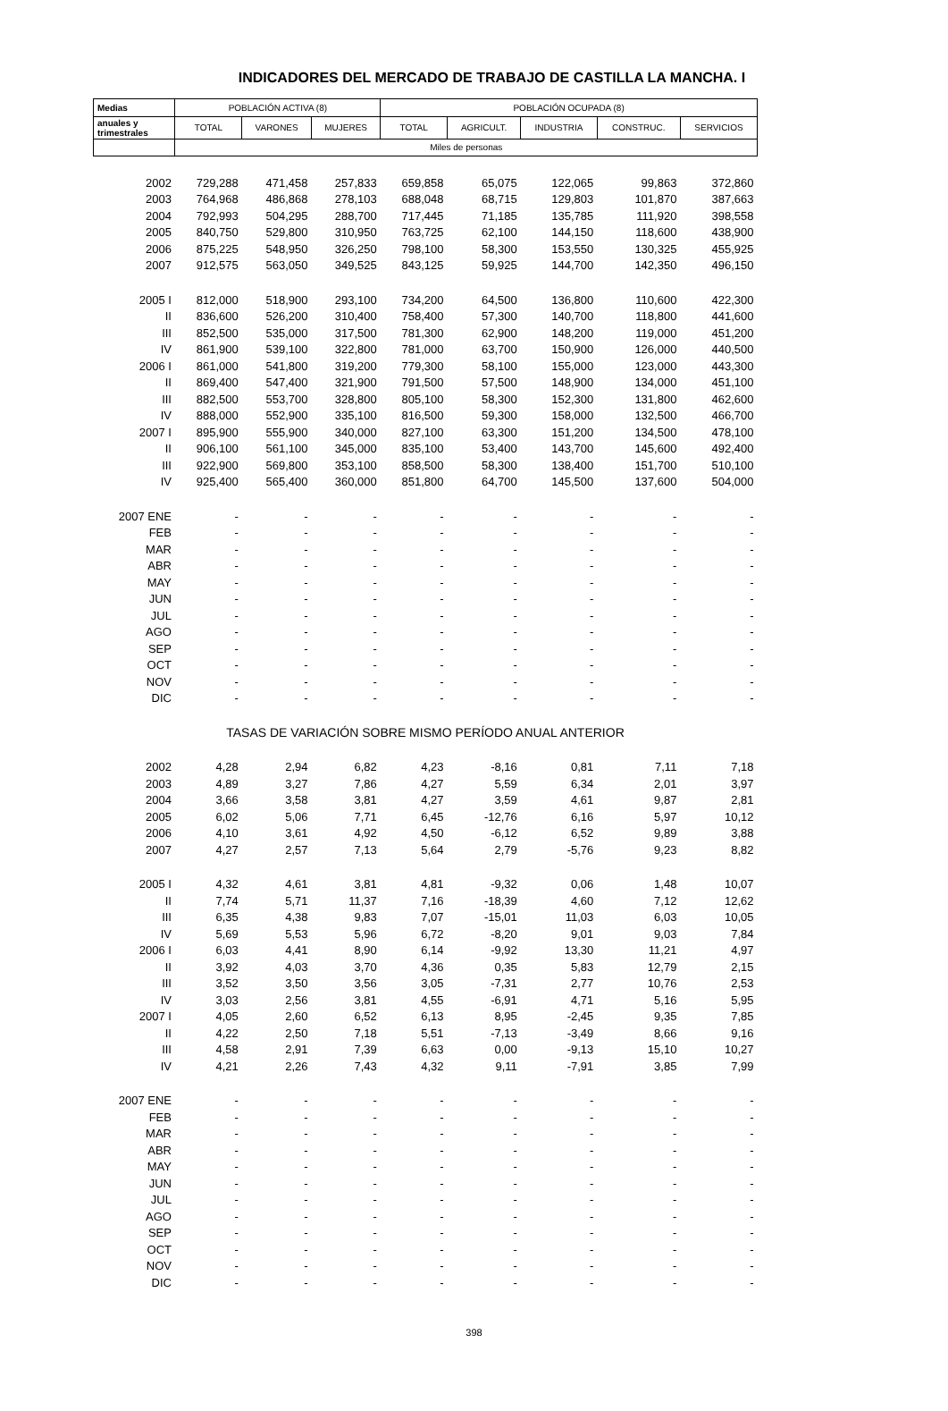INDICADORES DEL MERCADO DE TRABAJO DE CASTILLA LA MANCHA. I
| Medias | POBLACIÓN ACTIVA (8) | | | POBLACIÓN OCUPADA (8) | | | | |
| anuales y trimestrales | TOTAL | VARONES | MUJERES | TOTAL | AGRICULT. | INDUSTRIA | CONSTRUC. | SERVICIOS |
| | Miles de personas | | | | | | | |
| 2002 | 729,288 | 471,458 | 257,833 | 659,858 | 65,075 | 122,065 | 99,863 | 372,860 |
| 2003 | 764,968 | 486,868 | 278,103 | 688,048 | 68,715 | 129,803 | 101,870 | 387,663 |
| 2004 | 792,993 | 504,295 | 288,700 | 717,445 | 71,185 | 135,785 | 111,920 | 398,558 |
| 2005 | 840,750 | 529,800 | 310,950 | 763,725 | 62,100 | 144,150 | 118,600 | 438,900 |
| 2006 | 875,225 | 548,950 | 326,250 | 798,100 | 58,300 | 153,550 | 130,325 | 455,925 |
| 2007 | 912,575 | 563,050 | 349,525 | 843,125 | 59,925 | 144,700 | 142,350 | 496,150 |
| 2005 I | 812,000 | 518,900 | 293,100 | 734,200 | 64,500 | 136,800 | 110,600 | 422,300 |
| II | 836,600 | 526,200 | 310,400 | 758,400 | 57,300 | 140,700 | 118,800 | 441,600 |
| III | 852,500 | 535,000 | 317,500 | 781,300 | 62,900 | 148,200 | 119,000 | 451,200 |
| IV | 861,900 | 539,100 | 322,800 | 781,000 | 63,700 | 150,900 | 126,000 | 440,500 |
| 2006 I | 861,000 | 541,800 | 319,200 | 779,300 | 58,100 | 155,000 | 123,000 | 443,300 |
| II | 869,400 | 547,400 | 321,900 | 791,500 | 57,500 | 148,900 | 134,000 | 451,100 |
| III | 882,500 | 553,700 | 328,800 | 805,100 | 58,300 | 152,300 | 131,800 | 462,600 |
| IV | 888,000 | 552,900 | 335,100 | 816,500 | 59,300 | 158,000 | 132,500 | 466,700 |
| 2007 I | 895,900 | 555,900 | 340,000 | 827,100 | 63,300 | 151,200 | 134,500 | 478,100 |
| II | 906,100 | 561,100 | 345,000 | 835,100 | 53,400 | 143,700 | 145,600 | 492,400 |
| III | 922,900 | 569,800 | 353,100 | 858,500 | 58,300 | 138,400 | 151,700 | 510,100 |
| IV | 925,400 | 565,400 | 360,000 | 851,800 | 64,700 | 145,500 | 137,600 | 504,000 |
| 2007 ENE | - | - | - | - | - | - | - | - |
| FEB | - | - | - | - | - | - | - | - |
| MAR | - | - | - | - | - | - | - | - |
| ABR | - | - | - | - | - | - | - | - |
| MAY | - | - | - | - | - | - | - | - |
| JUN | - | - | - | - | - | - | - | - |
| JUL | - | - | - | - | - | - | - | - |
| AGO | - | - | - | - | - | - | - | - |
| SEP | - | - | - | - | - | - | - | - |
| OCT | - | - | - | - | - | - | - | - |
| NOV | - | - | - | - | - | - | - | - |
| DIC | - | - | - | - | - | - | - | - |
| TASAS DE VARIACIÓN SOBRE MISMO PERÍODO ANUAL ANTERIOR | | | | | | | | |
| 2002 | 4,28 | 2,94 | 6,82 | 4,23 | -8,16 | 0,81 | 7,11 | 7,18 |
| 2003 | 4,89 | 3,27 | 7,86 | 4,27 | 5,59 | 6,34 | 2,01 | 3,97 |
| 2004 | 3,66 | 3,58 | 3,81 | 4,27 | 3,59 | 4,61 | 9,87 | 2,81 |
| 2005 | 6,02 | 5,06 | 7,71 | 6,45 | -12,76 | 6,16 | 5,97 | 10,12 |
| 2006 | 4,10 | 3,61 | 4,92 | 4,50 | -6,12 | 6,52 | 9,89 | 3,88 |
| 2007 | 4,27 | 2,57 | 7,13 | 5,64 | 2,79 | -5,76 | 9,23 | 8,82 |
| 2005 I | 4,32 | 4,61 | 3,81 | 4,81 | -9,32 | 0,06 | 1,48 | 10,07 |
| II | 7,74 | 5,71 | 11,37 | 7,16 | -18,39 | 4,60 | 7,12 | 12,62 |
| III | 6,35 | 4,38 | 9,83 | 7,07 | -15,01 | 11,03 | 6,03 | 10,05 |
| IV | 5,69 | 5,53 | 5,96 | 6,72 | -8,20 | 9,01 | 9,03 | 7,84 |
| 2006 I | 6,03 | 4,41 | 8,90 | 6,14 | -9,92 | 13,30 | 11,21 | 4,97 |
| II | 3,92 | 4,03 | 3,70 | 4,36 | 0,35 | 5,83 | 12,79 | 2,15 |
| III | 3,52 | 3,50 | 3,56 | 3,05 | -7,31 | 2,77 | 10,76 | 2,53 |
| IV | 3,03 | 2,56 | 3,81 | 4,55 | -6,91 | 4,71 | 5,16 | 5,95 |
| 2007 I | 4,05 | 2,60 | 6,52 | 6,13 | 8,95 | -2,45 | 9,35 | 7,85 |
| II | 4,22 | 2,50 | 7,18 | 5,51 | -7,13 | -3,49 | 8,66 | 9,16 |
| III | 4,58 | 2,91 | 7,39 | 6,63 | 0,00 | -9,13 | 15,10 | 10,27 |
| IV | 4,21 | 2,26 | 7,43 | 4,32 | 9,11 | -7,91 | 3,85 | 7,99 |
| 2007 ENE | - | - | - | - | - | - | - | - |
| FEB | - | - | - | - | - | - | - | - |
| MAR | - | - | - | - | - | - | - | - |
| ABR | - | - | - | - | - | - | - | - |
| MAY | - | - | - | - | - | - | - | - |
| JUN | - | - | - | - | - | - | - | - |
| JUL | - | - | - | - | - | - | - | - |
| AGO | - | - | - | - | - | - | - | - |
| SEP | - | - | - | - | - | - | - | - |
| OCT | - | - | - | - | - | - | - | - |
| NOV | - | - | - | - | - | - | - | - |
| DIC | - | - | - | - | - | - | - | - |
398